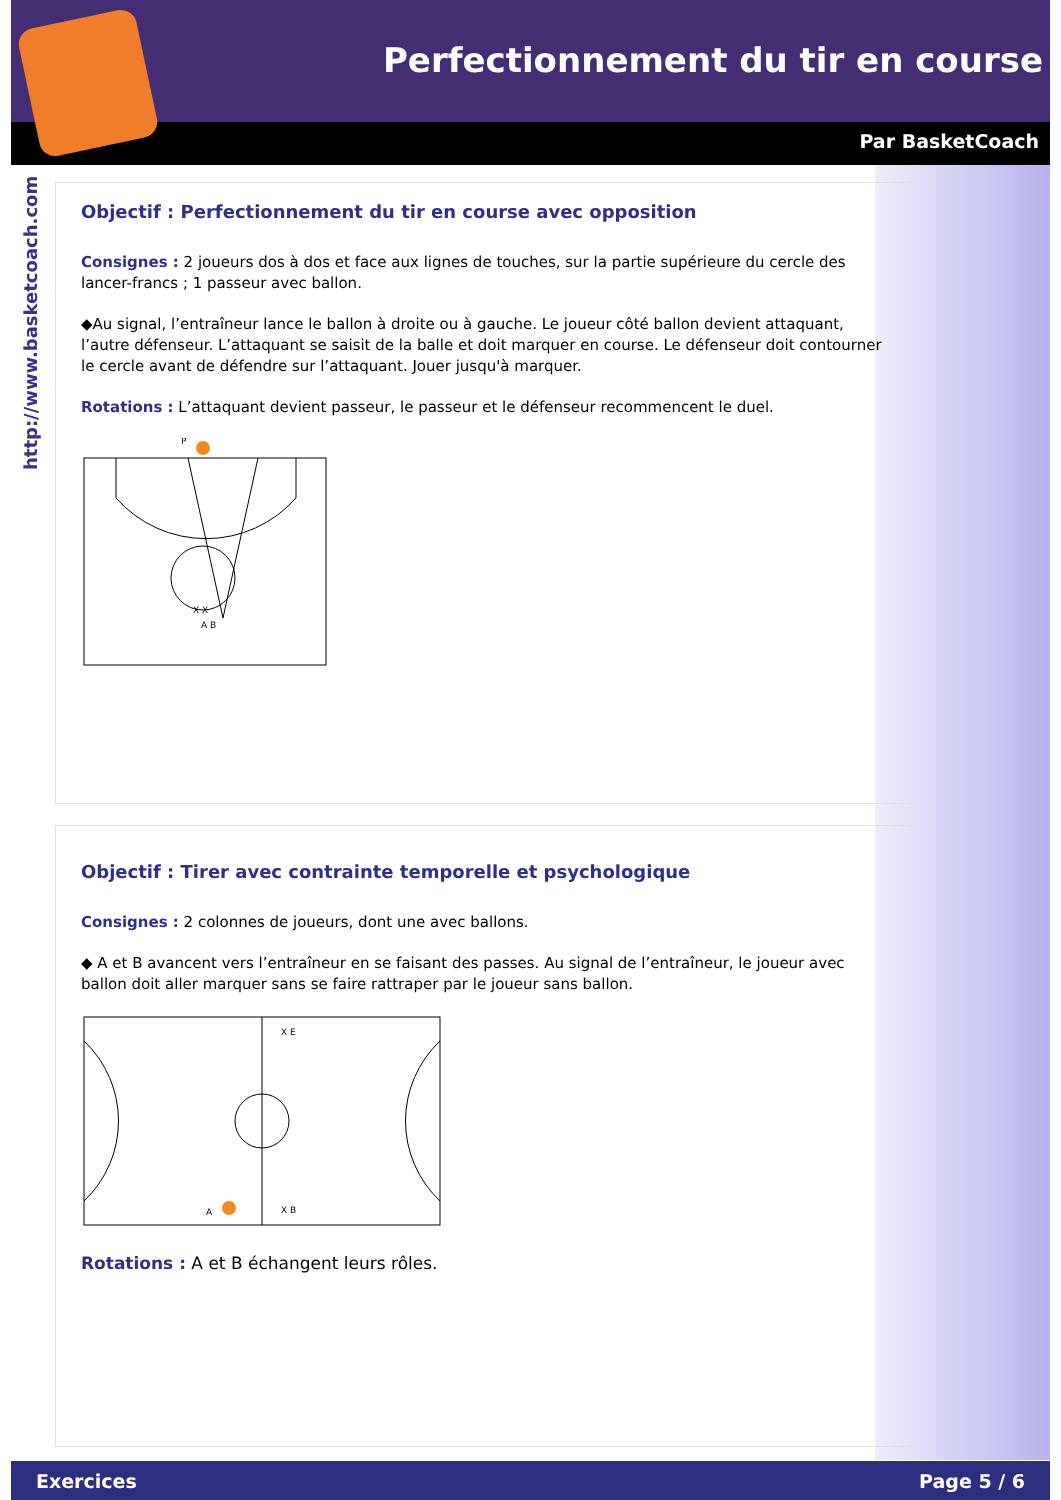Perfectionnement du tir en course
Par BasketCoach
http://www.basketcoach.com
Objectif : Perfectionnement du tir en course avec opposition
Consignes : 2 joueurs dos à dos et face aux lignes de touches, sur la partie supérieure du cercle des lancer-francs ; 1 passeur avec ballon.
◆Au signal, l’entraîneur lance le ballon à droite ou à gauche. Le joueur côté ballon devient attaquant, l’autre défenseur. L’attaquant se saisit de la balle et doit marquer en course. Le défenseur doit contourner le cercle avant de défendre sur l’attaquant. Jouer jusqu'à marquer.
Rotations : L’attaquant devient passeur, le passeur et le défenseur recommencent le duel.
P
X X
A B
Objectif : Tirer avec contrainte temporelle et psychologique
Consignes : 2 colonnes de joueurs, dont une avec ballons.
◆ A et B avancent vers l’entraîneur en se faisant des passes. Au signal de l’entraîneur, le joueur avec ballon doit aller marquer sans se faire rattraper par le joueur sans ballon.
X E
A
X B
Rotations : A et B échangent leurs rôles.
Exercices Page 5 / 6